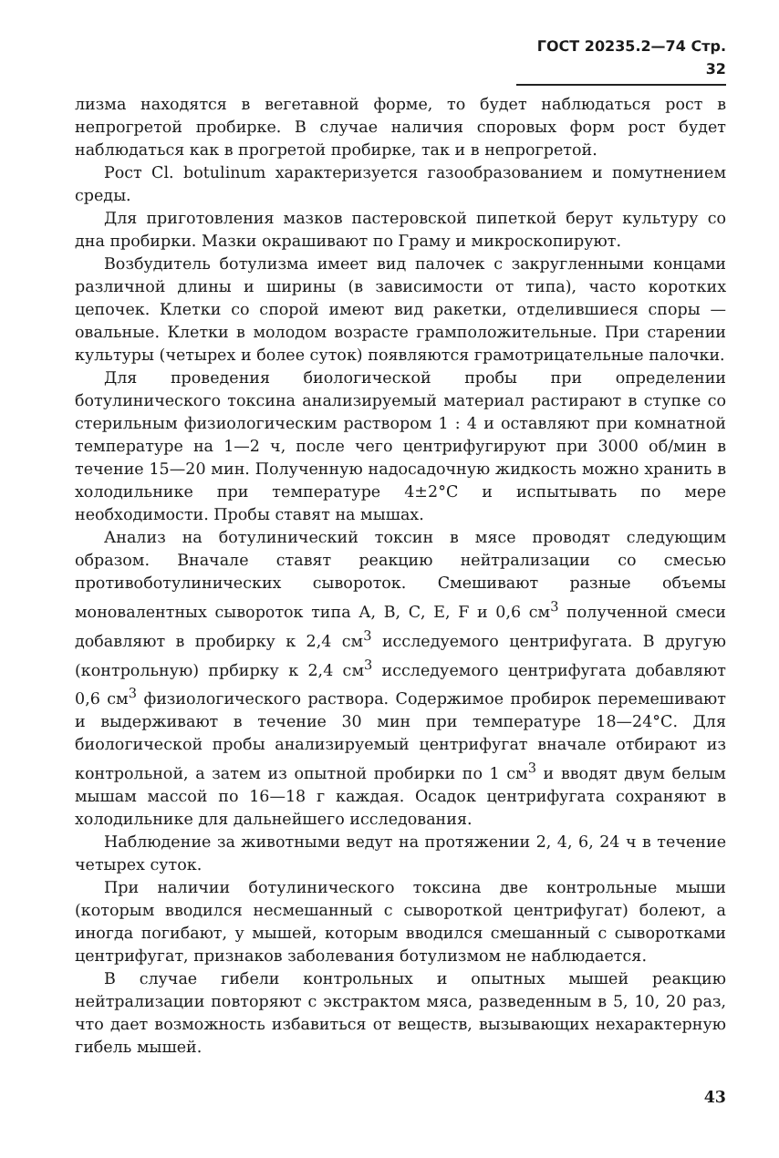ГОСТ 20235.2—74 Стр. 32
лизма находятся в вегетавной форме, то будет наблюдаться рост в непрогретой пробирке. В случае наличия споровых форм рост будет наблюдаться как в прогретой пробирке, так и в непрогретой.
Рост Cl. botulinum характеризуется газообразованием и помутнением среды.
Для приготовления мазков пастеровской пипеткой берут культуру со дна пробирки. Мазки окрашивают по Граму и микроскопируют.
Возбудитель ботулизма имеет вид палочек с закругленными концами различной длины и ширины (в зависимости от типа), часто коротких цепочек. Клетки со спорой имеют вид ракетки, отделившиеся споры — овальные. Клетки в молодом возрасте грамположительные. При старении культуры (четырех и более суток) появляются грамотрицательные палочки.
Для проведения биологической пробы при определении ботулинического токсина анализируемый материал растирают в ступке со стерильным физиологическим раствором 1 : 4 и оставляют при комнатной температуре на 1—2 ч, после чего центрифугируют при 3000 об/мин в течение 15—20 мин. Полученную надосадочную жидкость можно хранить в холодильнике при температуре 4±2°С и испытывать по мере необходимости. Пробы ставят на мышах.
Анализ на ботулинический токсин в мясе проводят следующим образом. Вначале ставят реакцию нейтрализации со смесью противоботулинических сывороток. Смешивают разные объемы моновалентных сывороток типа А, В, С, Е, F и 0,6 см<sup>3</sup> полученной смеси добавляют в пробирку к 2,4 см<sup>3</sup> исследуемого центрифугата. В другую (контрольную) прбирку к 2,4 см<sup>3</sup> исследуемого центрифугата добавляют 0,6 см<sup>3</sup> физиологического раствора. Содержимое пробирок перемешивают и выдерживают в течение 30 мин при температуре 18—24°С. Для биологической пробы анализируемый центрифугат вначале отбирают из контрольной, а затем из опытной пробирки по 1 см<sup>3</sup> и вводят двум белым мышам массой по 16—18 г каждая. Осадок центрифугата сохраняют в холодильнике для дальнейшего исследования.
Наблюдение за животными ведут на протяжении 2, 4, 6, 24 ч в течение четырех суток.
При наличии ботулинического токсина две контрольные мыши (которым вводился несмешанный с сывороткой центрифугат) болеют, а иногда погибают, у мышей, которым вводился смешанный с сыворотками центрифугат, признаков заболевания ботулизмом не наблюдается.
В случае гибели контрольных и опытных мышей реакцию нейтрализации повторяют с экстрактом мяса, разведенным в 5, 10, 20 раз, что дает возможность избавиться от веществ, вызывающих нехарактерную гибель мышей.
43